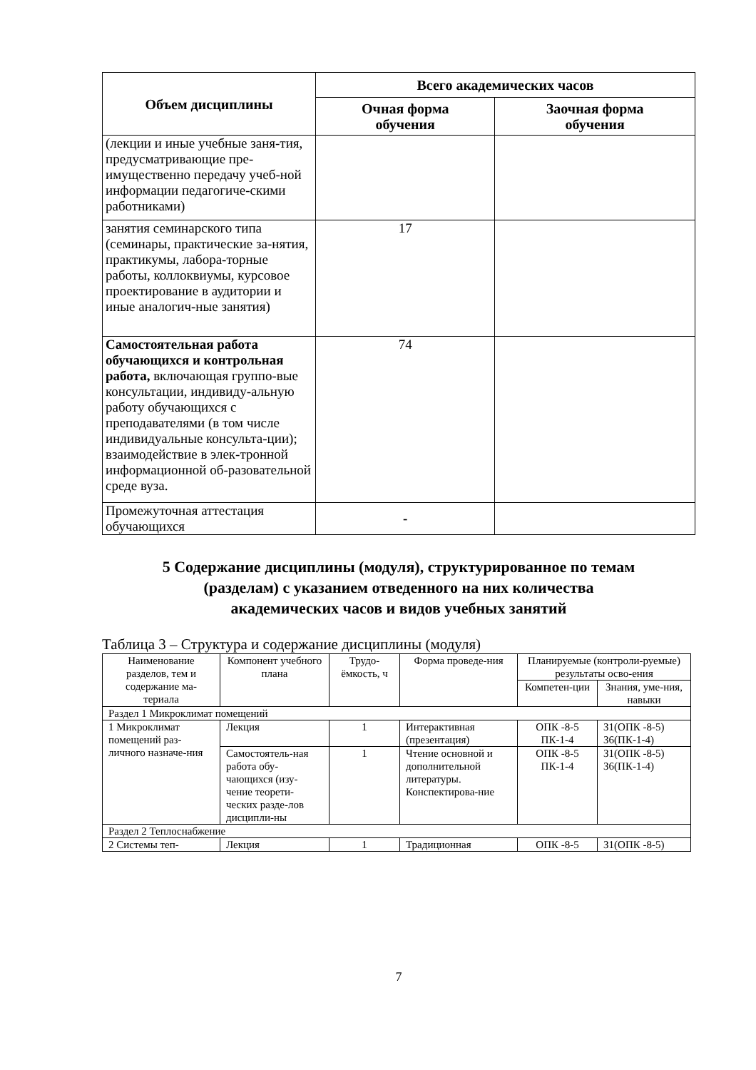| Объем дисциплины | Всего академических часов | |
| --- | --- | --- |
| | Очная форма обучения | Заочная форма обучения |
| (лекции и иные учебные заня-тия, предусматривающие пре-имущественно передачу учеб-ной информации педагогиче-скими работниками) | | |
| занятия семинарского типа (семинары, практические за-нятия, практикумы, лабора-торные работы, коллоквиумы, курсовое проектирование в аудитории и иные аналогич-ные занятия) | 17 | |
| Самостоятельная работа обучающихся и контрольная работа, включающая группо-вые консультации, индивиду-альную работу обучающихся с преподавателями (в том числе индивидуальные консульта-ции); взаимодействие в элек-тронной информационной об-разовательной среде вуза. | 74 | |
| Промежуточная аттестация обучающихся | - | |
5 Содержание дисциплины (модуля), структурированное по темам
(разделам) с указанием отведенного на них количества
академических часов и видов учебных занятий
Таблица 3 – Структура и содержание дисциплины (модуля)
| Наименование разделов, тем и содержание ма-териала | Компонент учебного плана | Трудо-ёмкость, ч | Форма проведе-ния | Планируемые (контроли-руемые) результаты осво-ения | |
| --- | --- | --- | --- | --- | --- |
| | | | | Компетен-ции | Знания, уме-ния, навыки |
| Раздел 1 Микроклимат помещений | | | | | |
| 1 Микроклимат помещений раз-личного назначе-ния | Лекция | 1 | Интерактивная (презентация) | ОПК -8-5 ПК-1-4 | З1(ОПК -8-5) З6(ПК-1-4) |
| | Самостоятель-ная работа обу-чающихся (изу-чение теорети-ческих разде-лов дисципли-ны | 1 | Чтение основной и дополнительной литературы. Конспектирова-ние | ОПК -8-5 ПК-1-4 | З1(ОПК -8-5) З6(ПК-1-4) |
| Раздел 2 Теплоснабжение | | | | | |
| 2 Системы теп- | Лекция | 1 | Традиционная | ОПК -8-5 | З1(ОПК -8-5) |
7